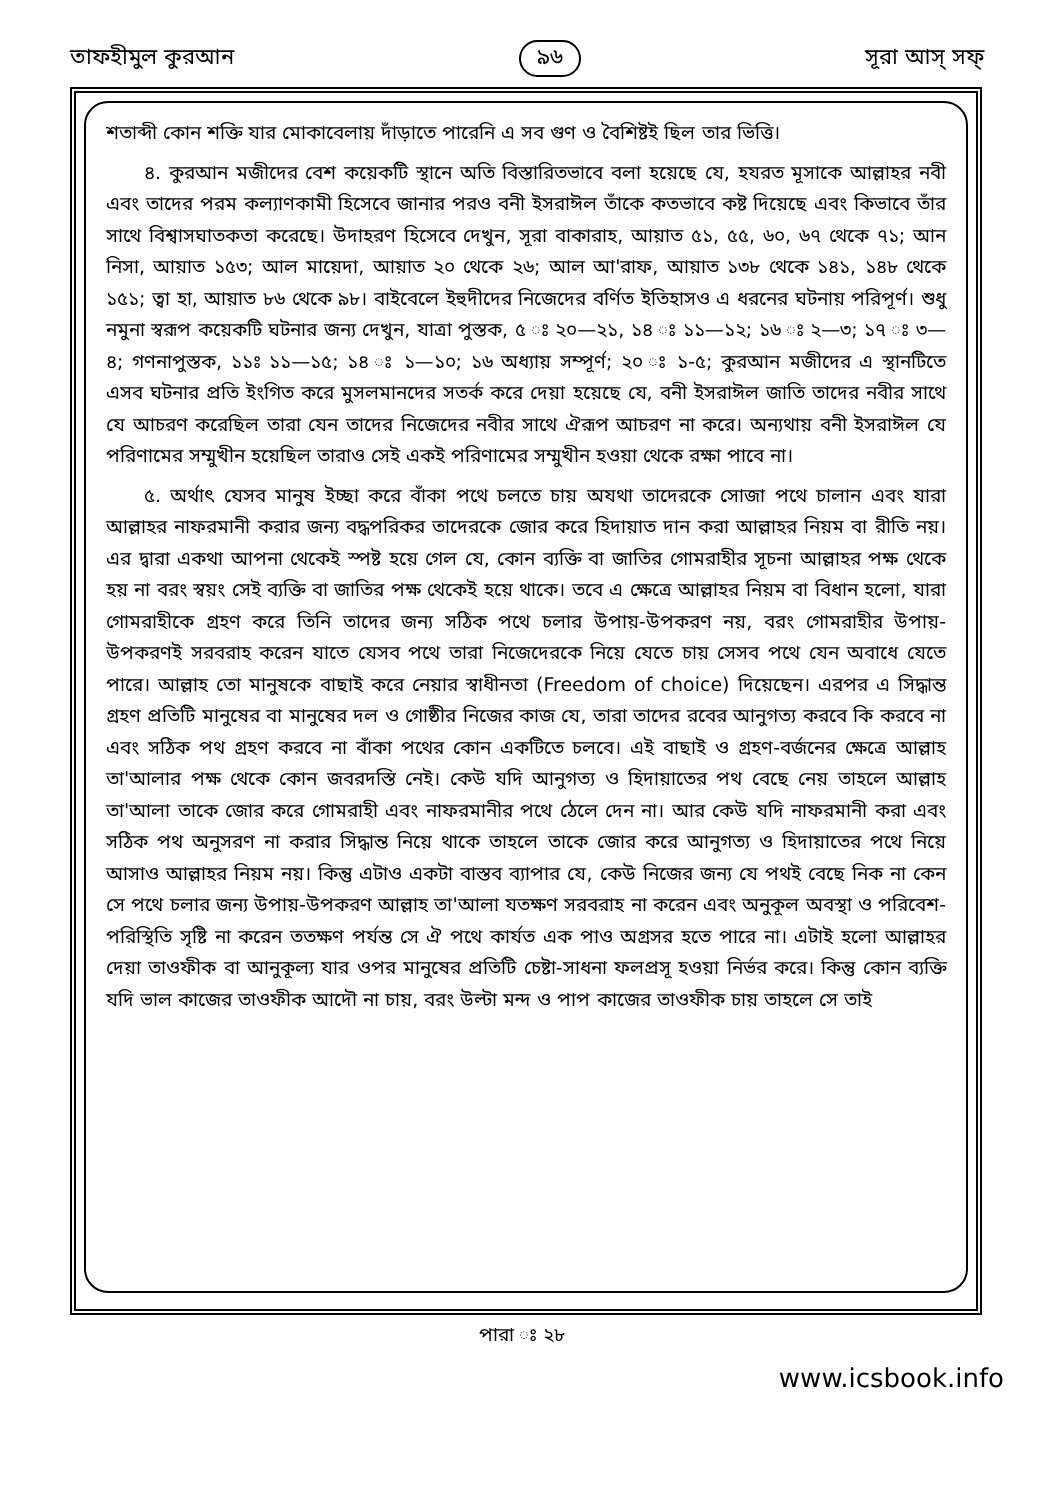তাফহীমুল কুরআন ৯৬ সূরা আস্ সফ্
শতাব্দী কোন শক্তি যার মোকাবেলায় দাঁড়াতে পারেনি এ সব গুণ ও বৈশিষ্টই ছিল তার ভিত্তি।
৪. কুরআন মজীদের বেশ কয়েকটি স্থানে অতি বিস্তারিতভাবে বলা হয়েছে যে, হযরত মূসাকে আল্লাহর নবী এবং তাদের পরম কল্যাণকামী হিসেবে জানার পরও বনী ইসরাঈল তাঁকে কতভাবে কষ্ট দিয়েছে এবং কিভাবে তাঁর সাথে বিশ্বাসঘাতকতা করেছে। উদাহরণ হিসেবে দেখুন, সূরা বাকারাহ, আয়াত ৫১, ৫৫, ৬০, ৬৭ থেকে ৭১; আন নিসা, আয়াত ১৫৩; আল মায়েদা, আয়াত ২০ থেকে ২৬; আল আ'রাফ, আয়াত ১৩৮ থেকে ১৪১, ১৪৮ থেকে ১৫১; ত্বা হা, আয়াত ৮৬ থেকে ৯৮। বাইবেলে ইহুদীদের নিজেদের বর্ণিত ইতিহাসও এ ধরনের ঘটনায় পরিপূর্ণ। শুধু নমুনা স্বরূপ কয়েকটি ঘটনার জন্য দেখুন, যাত্রা পুস্তক, ৫ ঃ ২০—২১, ১৪ ঃ ১১—১২; ১৬ ঃ ২—৩; ১৭ ঃ ৩—৪; গণনাপুস্তক, ১১ঃ ১১—১৫; ১৪ ঃ ১—১০; ১৬ অধ্যায় সম্পূর্ণ; ২০ ঃ ১-৫; কুরআন মজীদের এ স্থানটিতে এসব ঘটনার প্রতি ইংগিত করে মুসলমানদের সতর্ক করে দেয়া হয়েছে যে, বনী ইসরাঈল জাতি তাদের নবীর সাথে যে আচরণ করেছিল তারা যেন তাদের নিজেদের নবীর সাথে ঐরূপ আচরণ না করে। অন্যথায় বনী ইসরাঈল যে পরিণামের সম্মুখীন হয়েছিল তারাও সেই একই পরিণামের সম্মুখীন হওয়া থেকে রক্ষা পাবে না।
৫. অর্থাৎ যেসব মানুষ ইচ্ছা করে বাঁকা পথে চলতে চায় অযথা তাদেরকে সোজা পথে চালান এবং যারা আল্লাহর নাফরমানী করার জন্য বদ্ধপরিকর তাদেরকে জোর করে হিদায়াত দান করা আল্লাহর নিয়ম বা রীতি নয়। এর দ্বারা একথা আপনা থেকেই স্পষ্ট হয়ে গেল যে, কোন ব্যক্তি বা জাতির গোমরাহীর সূচনা আল্লাহর পক্ষ থেকে হয় না বরং স্বয়ং সেই ব্যক্তি বা জাতির পক্ষ থেকেই হয়ে থাকে। তবে এ ক্ষেত্রে আল্লাহর নিয়ম বা বিধান হলো, যারা গোমরাহীকে গ্রহণ করে তিনি তাদের জন্য সঠিক পথে চলার উপায়-উপকরণ নয়, বরং গোমরাহীর উপায়-উপকরণই সরবরাহ করেন যাতে যেসব পথে তারা নিজেদেরকে নিয়ে যেতে চায় সেসব পথে যেন অবাধে যেতে পারে। আল্লাহ তো মানুষকে বাছাই করে নেয়ার স্বাধীনতা (Freedom of choice) দিয়েছেন। এরপর এ সিদ্ধান্ত গ্রহণ প্রতিটি মানুষের বা মানুষের দল ও গোষ্ঠীর নিজের কাজ যে, তারা তাদের রবের আনুগত্য করবে কি করবে না এবং সঠিক পথ গ্রহণ করবে না বাঁকা পথের কোন একটিতে চলবে। এই বাছাই ও গ্রহণ-বর্জনের ক্ষেত্রে আল্লাহ তা'আলার পক্ষ থেকে কোন জবরদস্তি নেই। কেউ যদি আনুগত্য ও হিদায়াতের পথ বেছে নেয় তাহলে আল্লাহ তা'আলা তাকে জোর করে গোমরাহী এবং নাফরমানীর পথে ঠেলে দেন না। আর কেউ যদি নাফরমানী করা এবং সঠিক পথ অনুসরণ না করার সিদ্ধান্ত নিয়ে থাকে তাহলে তাকে জোর করে আনুগত্য ও হিদায়াতের পথে নিয়ে আসাও আল্লাহর নিয়ম নয়। কিন্তু এটাও একটা বাস্তব ব্যাপার যে, কেউ নিজের জন্য যে পথই বেছে নিক না কেন সে পথে চলার জন্য উপায়-উপকরণ আল্লাহ তা'আলা যতক্ষণ সরবরাহ না করেন এবং অনুকূল অবস্থা ও পরিবেশ-পরিস্থিতি সৃষ্টি না করেন ততক্ষণ পর্যন্ত সে ঐ পথে কার্যত এক পাও অগ্রসর হতে পারে না। এটাই হলো আল্লাহর দেয়া তাওফীক বা আনুকূল্য যার ওপর মানুষের প্রতিটি চেষ্টা-সাধনা ফলপ্রসূ হওয়া নির্ভর করে। কিন্তু কোন ব্যক্তি যদি ভাল কাজের তাওফীক আদৌ না চায়, বরং উল্টা মন্দ ও পাপ কাজের তাওফীক চায় তাহলে সে তাই
পারা ঃ ২৮
www.icsbook.info